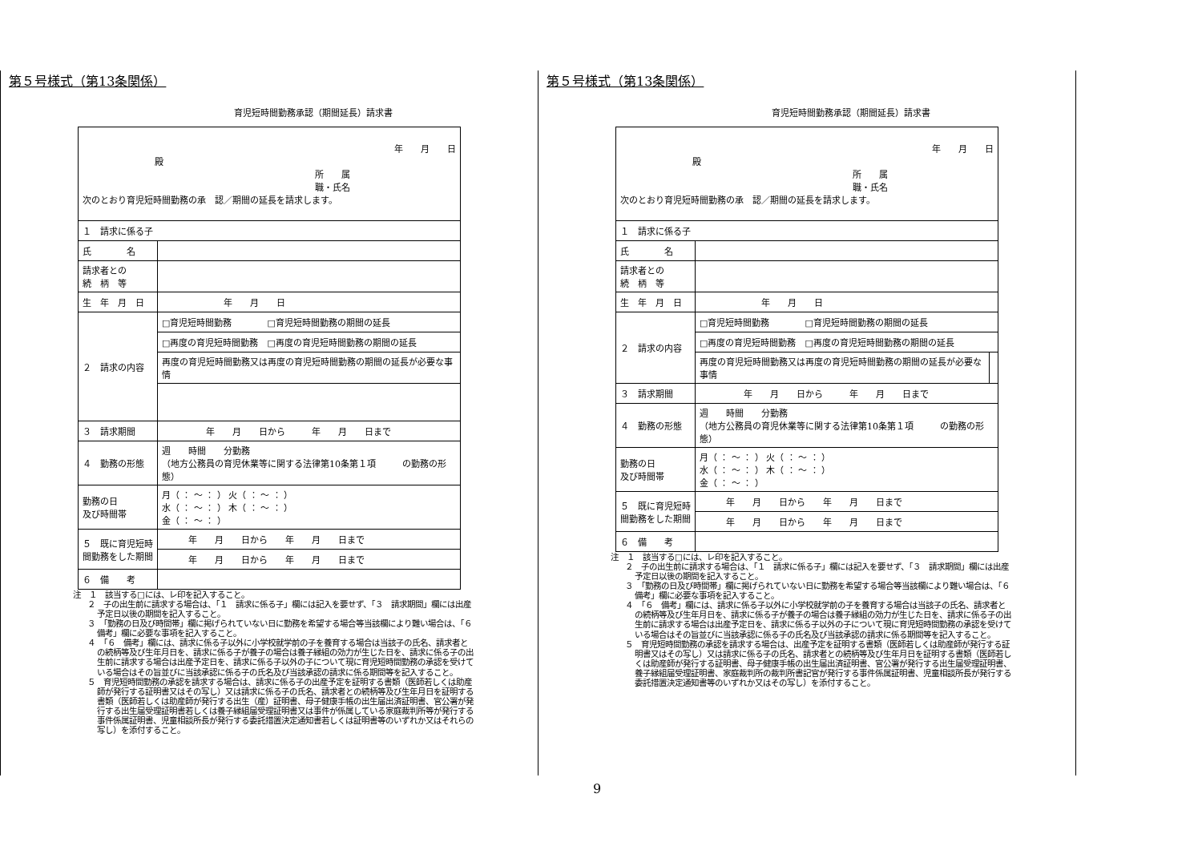第５号様式（第13条関係）
育児短時間勤務承認（期間延長）請求書
| 年 月 日 殿 所 属 職・氏名 次のとおり育児短時間勤務の承 認／期間の延長を請求します。 | |
| １ 請求に係る子 | |
| 氏 名 | |
| 請求者との 続 柄 等 | |
| 生 年 月 日 | 年 月 日 |
| ２ 請求の内容 | □育児短時間勤務 □育児短時間勤務の期間の延長 |
| | □再度の育児短時間勤務 □再度の育児短時間勤務の期間の延長 |
| | 再度の育児短時間勤務又は再度の育児短時間勤務の期間の延長が必要な事情 |
| ３ 請求期間 | 年 月 日から 年 月 日まで |
| ４ 勤務の形態 | 週 時間 分勤務 （地方公務員の育児休業等に関する法律第10条第１項 の勤務の形態） |
| 勤務の日 及び時間帯 | 月（ ： 〜 ： ） 火（ ： 〜 ： ） 水（ ： 〜 ： ） 木（ ： 〜 ： ） 金（ ： 〜 ： ） |
| ５ 既に育児短時間勤務をした期間 | 年 月 日から 年 月 日まで |
| | 年 月 日から 年 月 日まで |
| ６ 備 考 | |
注　１　該当する□には、レ印を記入すること。
２　子の出生前に請求する場合は、「１　請求に係る子」欄には記入を要せず、「３　請求期間」欄には出産予定日以後の期間を記入すること。
３　「勤務の日及び時間帯」欄に掲げられていない日に勤務を希望する場合等当該欄により難い場合は、「６　備考」欄に必要な事項を記入すること。
４　「６　備考」欄には、請求に係る子以外に小学校就学前の子を養育する場合は当該子の氏名、請求者との続柄等及び生年月日を、請求に係る子が養子の場合は養子縁組の効力が生じた日を、請求に係る子の出生前に請求する場合は出産予定日を、請求に係る子以外の子について現に育児短時間勤務の承認を受けている場合はその旨並びに当該承認に係る子の氏名及び当該承認の請求に係る期間等を記入すること。
５　育児短時間勤務の承認を請求する場合は、請求に係る子の出産予定を証明する書類（医師若しくは助産師が発行する証明書又はその写し）又は請求に係る子の氏名、請求者との続柄等及び生年月日を証明する書類（医師若しくは助産師が発行する出生（産）証明書、母子健康手帳の出生届出済証明書、官公署が発行する出生届受理証明書若しくは養子縁組届受理証明書又は事件が係属している家庭裁判所等が発行する事件係属証明書、児童相談所長が発行する委託措置決定通知書若しくは証明書等のいずれか又はそれらの写し）を添付すること。
第５号様式（第13条関係）
育児短時間勤務承認（期間延長）請求書
| 年 月 日 殿 所 属 職・氏名 次のとおり育児短時間勤務の承 認／期間の延長を請求します。 | | |
| １ 請求に係る子 | | |
| 氏 名 | | |
| 請求者との 続 柄 等 | | |
| 生 年 月 日 | 年 月 日 | |
| ２ 請求の内容 | □育児短時間勤務 □育児短時間勤務の期間の延長 | |
| | □再度の育児短時間勤務 □再度の育児短時間勤務の期間の延長 | |
| | 再度の育児短時間勤務又は再度の育児短時間勤務の期間の延長が必要な事情 | |
| ３ 請求期間 | 年 月 日から 年 月 日まで | |
| ４ 勤務の形態 | 週 時間 分勤務 （地方公務員の育児休業等に関する法律第10条第１項 の勤務の形態） | |
| 勤務の日 及び時間帯 | 月（ ： 〜 ： ） 火（ ： 〜 ： ） 水（ ： 〜 ： ） 木（ ： 〜 ： ） 金（ ： 〜 ： ） | |
| ５ 既に育児短時間勤務をした期間 | 年 月 日から 年 月 日まで | |
| | 年 月 日から 年 月 日まで | |
| ６ 備 考 | | |
注　１　該当する□には、レ印を記入すること。
２　子の出生前に請求する場合は、「１　請求に係る子」欄には記入を要せず、「３　請求期間」欄には出産予定日以後の期間を記入すること。
３　「勤務の日及び時間帯」欄に掲げられていない日に勤務を希望する場合等当該欄により難い場合は、「６　備考」欄に必要な事項を記入すること。
４　「６　備考」欄には、請求に係る子以外に小学校就学前の子を養育する場合は当該子の氏名、請求者との続柄等及び生年月日を、請求に係る子が養子の場合は養子縁組の効力が生じた日を、請求に係る子の出生前に請求する場合は出産予定日を、請求に係る子以外の子について現に育児短時間勤務の承認を受けている場合はその旨並びに当該承認に係る子の氏名及び当該承認の請求に係る期間等を記入すること。
５　育児短時間勤務の承認を請求する場合は、出産予定を証明する書類（医師若しくは助産師が発行する証明書又はその写し）又は請求に係る子の氏名、請求者との続柄等及び生年月日を証明する書類（医師若しくは助産師が発行する証明書、母子健康手帳の出生届出済証明書、官公署が発行する出生届受理証明書、養子縁組届受理証明書、家庭裁判所の裁判所書記官が発行する事件係属証明書、児童相談所長が発行する委託措置決定通知書等のいずれか又はその写し）を添付すること。
9